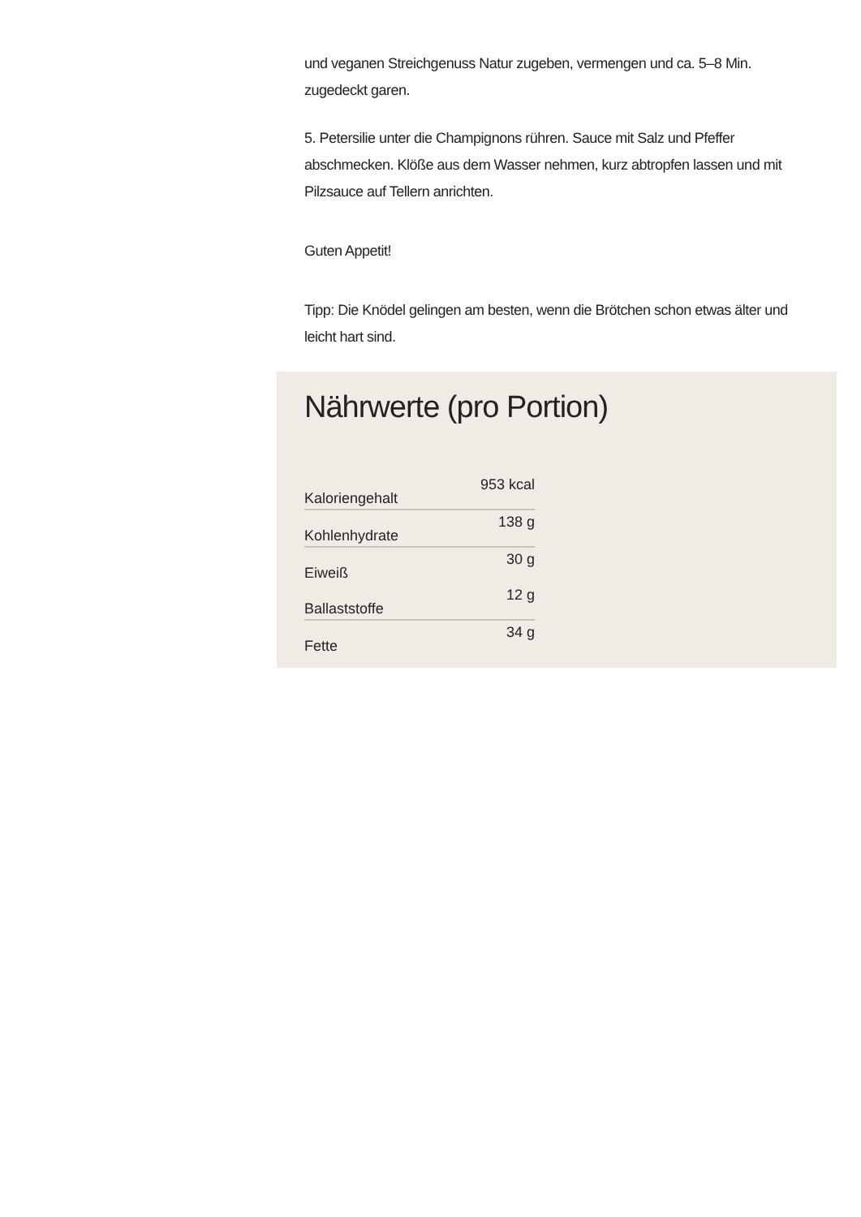und veganen Streichgenuss Natur zugeben, vermengen und ca. 5–8 Min. zugedeckt garen.
5. Petersilie unter die Champignons rühren. Sauce mit Salz und Pfeffer abschmecken. Klöße aus dem Wasser nehmen, kurz abtropfen lassen und mit Pilzsauce auf Tellern anrichten.
Guten Appetit!
Tipp: Die Knödel gelingen am besten, wenn die Brötchen schon etwas älter und leicht hart sind.
Nährwerte (pro Portion)
| Kaloriengehalt | 953 kcal |
| Kohlenhydrate | 138 g |
| Eiweiß | 30 g |
| Ballaststoffe | 12 g |
| Fette | 34 g |